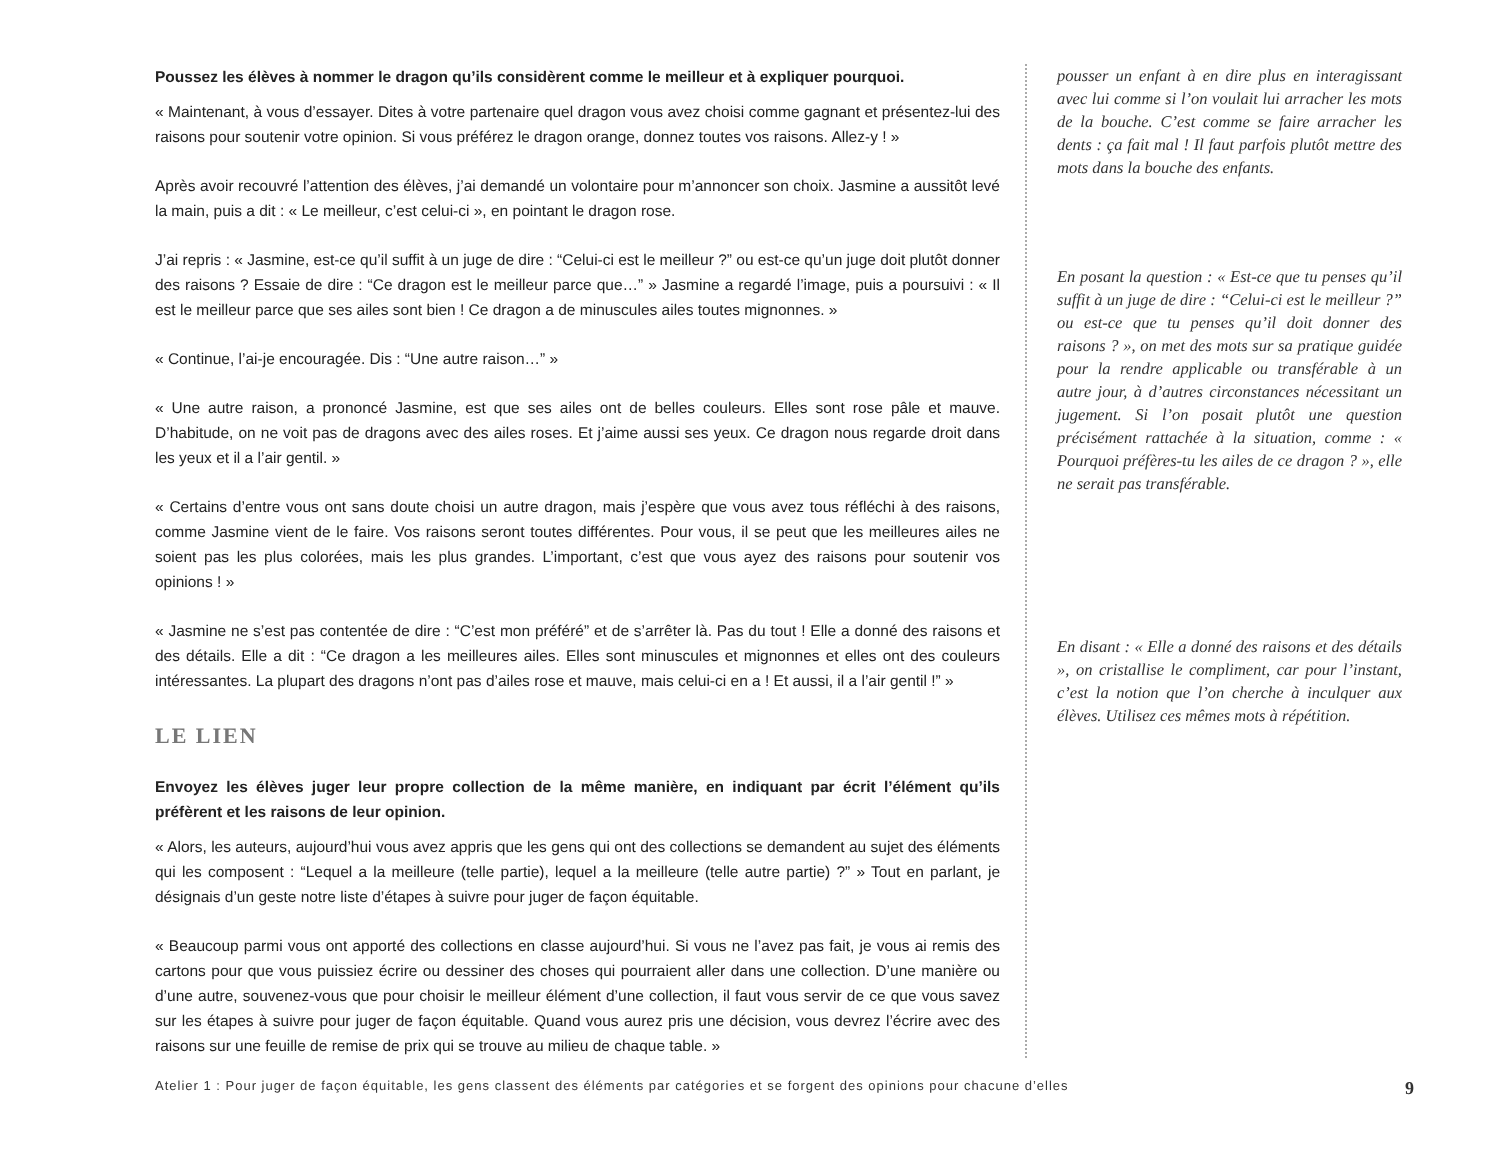Poussez les élèves à nommer le dragon qu’ils considèrent comme le meilleur et à expliquer pourquoi.
« Maintenant, à vous d’essayer. Dites à votre partenaire quel dragon vous avez choisi comme gagnant et présentez-lui des raisons pour soutenir votre opinion. Si vous préférez le dragon orange, donnez toutes vos raisons. Allez-y ! »
Après avoir recouvré l’attention des élèves, j’ai demandé un volontaire pour m’annoncer son choix. Jasmine a aussitôt levé la main, puis a dit : « Le meilleur, c’est celui-ci », en pointant le dragon rose.
J’ai repris : « Jasmine, est-ce qu’il suffit à un juge de dire : “Celui-ci est le meilleur ?” ou est-ce qu’un juge doit plutôt donner des raisons ? Essaie de dire : “Ce dragon est le meilleur parce que…” » Jasmine a regardé l’image, puis a poursuivi : « Il est le meilleur parce que ses ailes sont bien ! Ce dragon a de minuscules ailes toutes mignonnes. »
« Continue, l’ai-je encouragée. Dis : “Une autre raison…” »
« Une autre raison, a prononcé Jasmine, est que ses ailes ont de belles couleurs. Elles sont rose pâle et mauve. D’habitude, on ne voit pas de dragons avec des ailes roses. Et j’aime aussi ses yeux. Ce dragon nous regarde droit dans les yeux et il a l’air gentil. »
« Certains d’entre vous ont sans doute choisi un autre dragon, mais j’espère que vous avez tous réfléchi à des raisons, comme Jasmine vient de le faire. Vos raisons seront toutes différentes. Pour vous, il se peut que les meilleures ailes ne soient pas les plus colorées, mais les plus grandes. L’important, c’est que vous ayez des raisons pour soutenir vos opinions ! »
« Jasmine ne s’est pas contentée de dire : “C’est mon préféré” et de s’arrêter là. Pas du tout ! Elle a donné des raisons et des détails. Elle a dit : “Ce dragon a les meilleures ailes. Elles sont minuscules et mignonnes et elles ont des couleurs intéressantes. La plupart des dragons n’ont pas d’ailes rose et mauve, mais celui-ci en a ! Et aussi, il a l’air gentil !” »
LE LIEN
Envoyez les élèves juger leur propre collection de la même manière, en indiquant par écrit l’élément qu’ils préfèrent et les raisons de leur opinion.
« Alors, les auteurs, aujourd’hui vous avez appris que les gens qui ont des collections se demandent au sujet des éléments qui les composent : “Lequel a la meilleure (telle partie), lequel a la meilleure (telle autre partie) ?” » Tout en parlant, je désignais d’un geste notre liste d’étapes à suivre pour juger de façon équitable.
« Beaucoup parmi vous ont apporté des collections en classe aujourd’hui. Si vous ne l’avez pas fait, je vous ai remis des cartons pour que vous puissiez écrire ou dessiner des choses qui pourraient aller dans une collection. D’une manière ou d’une autre, souvenez-vous que pour choisir le meilleur élément d’une collection, il faut vous servir de ce que vous savez sur les étapes à suivre pour juger de façon équitable. Quand vous aurez pris une décision, vous devrez l’écrire avec des raisons sur une feuille de remise de prix qui se trouve au milieu de chaque table. »
pousser un enfant à en dire plus en interagissant avec lui comme si l’on voulait lui arracher les mots de la bouche. C’est comme se faire arracher les dents : ça fait mal ! Il faut parfois plutôt mettre des mots dans la bouche des enfants.
En posant la question : « Est-ce que tu penses qu’il suffit à un juge de dire : “Celui-ci est le meilleur ?” ou est-ce que tu penses qu’il doit donner des raisons ? », on met des mots sur sa pratique guidée pour la rendre applicable ou transférable à un autre jour, à d’autres circonstances nécessitant un jugement. Si l’on posait plutôt une question précisément rattachée à la situation, comme : « Pourquoi préfères-tu les ailes de ce dragon ? », elle ne serait pas transférable.
En disant : « Elle a donné des raisons et des détails », on cristallise le compliment, car pour l’instant, c’est la notion que l’on cherche à inculquer aux élèves. Utilisez ces mêmes mots à répétition.
Atelier 1 : Pour juger de façon équitable, les gens classent des éléments par catégories et se forgent des opinions pour chacune d’elles 9